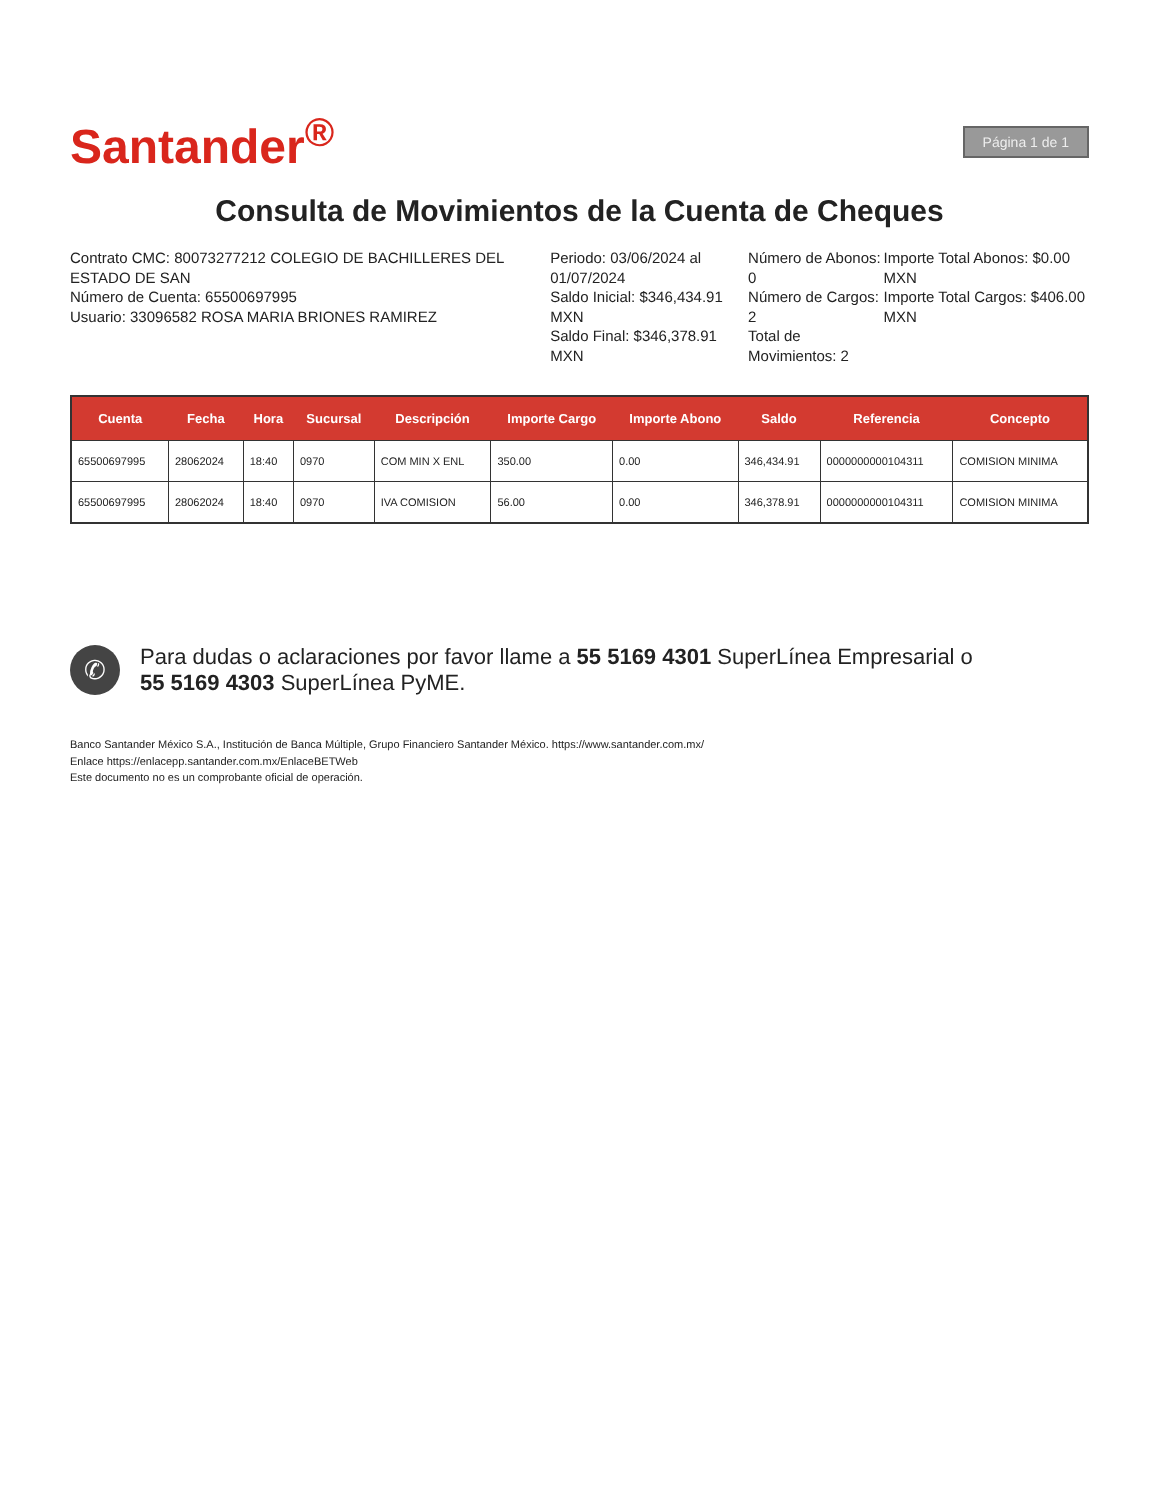Santander<sup>®</sup>
Página 1 de 1
Consulta de Movimientos de la Cuenta de Cheques
Contrato CMC: 80073277212 COLEGIO DE BACHILLERES DEL ESTADO DE SAN
Número de Cuenta: 65500697995
Usuario: 33096582 ROSA MARIA BRIONES RAMIREZ
Periodo: 03/06/2024 al 01/07/2024
Saldo Inicial: $346,434.91 MXN
Saldo Final: $346,378.91 MXN
Número de Abonos: 0
Número de Cargos: 2
Total de Movimientos: 2
Importe Total Abonos: $0.00 MXN
Importe Total Cargos: $406.00 MXN
| Cuenta | Fecha | Hora | Sucursal | Descripción | Importe Cargo | Importe Abono | Saldo | Referencia | Concepto |
| --- | --- | --- | --- | --- | --- | --- | --- | --- | --- |
| 65500697995 | 28062024 | 18:40 | 0970 | COM MIN X ENL | 350.00 | 0.00 | 346,434.91 | 0000000000104311 | COMISION MINIMA |
| 65500697995 | 28062024 | 18:40 | 0970 | IVA COMISION | 56.00 | 0.00 | 346,378.91 | 0000000000104311 | COMISION MINIMA |
✆
Para dudas o aclaraciones por favor llame a 55 5169 4301 SuperLínea Empresarial o
55 5169 4303 SuperLínea PyME.
Banco Santander México S.A., Institución de Banca Múltiple, Grupo Financiero Santander México. https://www.santander.com.mx/
Enlace https://enlacepp.santander.com.mx/EnlaceBETWeb
Este documento no es un comprobante oficial de operación.